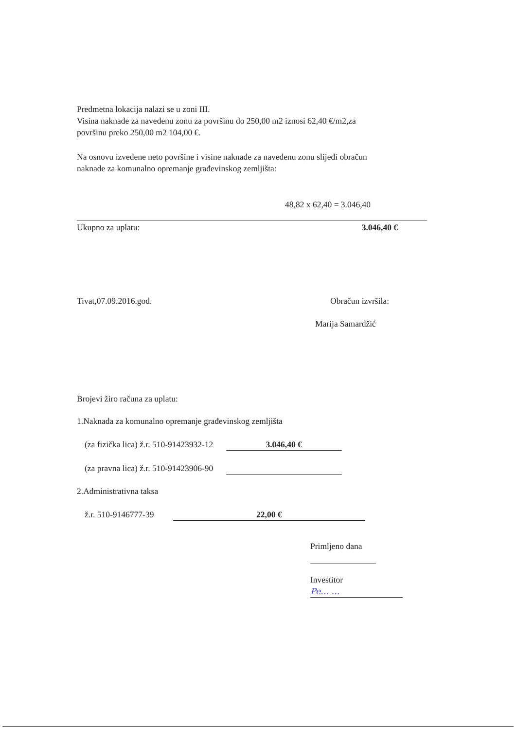Predmetna lokacija nalazi se u zoni III.
Visina naknade za navedenu zonu za površinu do 250,00 m2 iznosi 62,40 €/m2,za
površinu preko 250,00 m2 104,00 €.
Na osnovu izvedene neto površine i visine naknade za navedenu zonu slijedi obračun
naknade za komunalno opremanje građevinskog zemljišta:
48,82 x 62,40 = 3.046,40
Ukupno za uplatu: 3.046,40 €
Tivat,07.09.2016.god. Obračun izvršila:
Marija Samardžić
Brojevi žiro računa za uplatu:
1.Naknada za komunalno opremanje građevinskog zemljišta
(za fizička lica) ž.r. 510-91423932-12 3.046,40 €
(za pravna lica) ž.r. 510-91423906-90
2.Administrativna taksa
ž.r. 510-9146777-39 22,00 €
Primljeno dana
Investitor Pe... ...